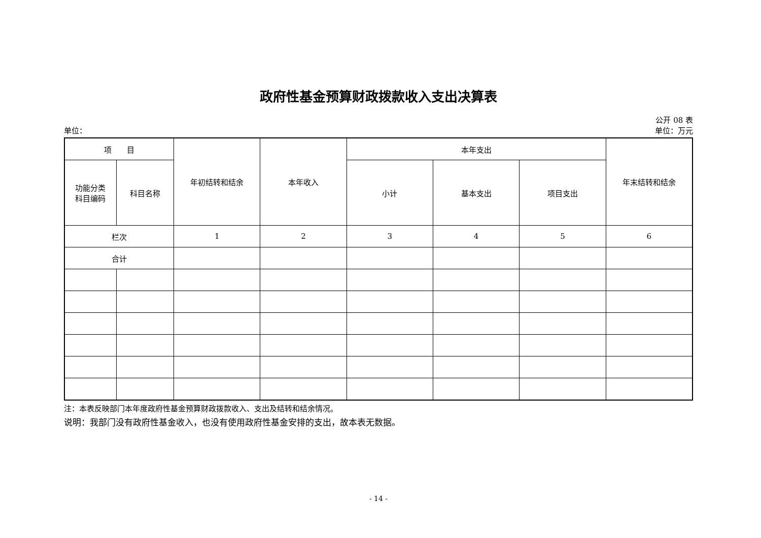政府性基金预算财政拨款收入支出决算表
公开 08 表
单位： 单位：万元
| 项 目 | | 年初结转和结余 | 本年收入 | 本年支出 | | | 年末结转和结余 |
| --- | --- | --- | --- | --- | --- | --- | --- |
| 功能分类 科目编码 | 科目名称 | | | 小计 | 基本支出 | 项目支出 | |
| 栏次 | | 1 | 2 | 3 | 4 | 5 | 6 |
| 合计 | | | | | | | |
注：本表反映部门本年度政府性基金预算财政拨款收入、支出及结转和结余情况。
说明：我部门没有政府性基金收入，也没有使用政府性基金安排的支出，故本表无数据。
- 14 -